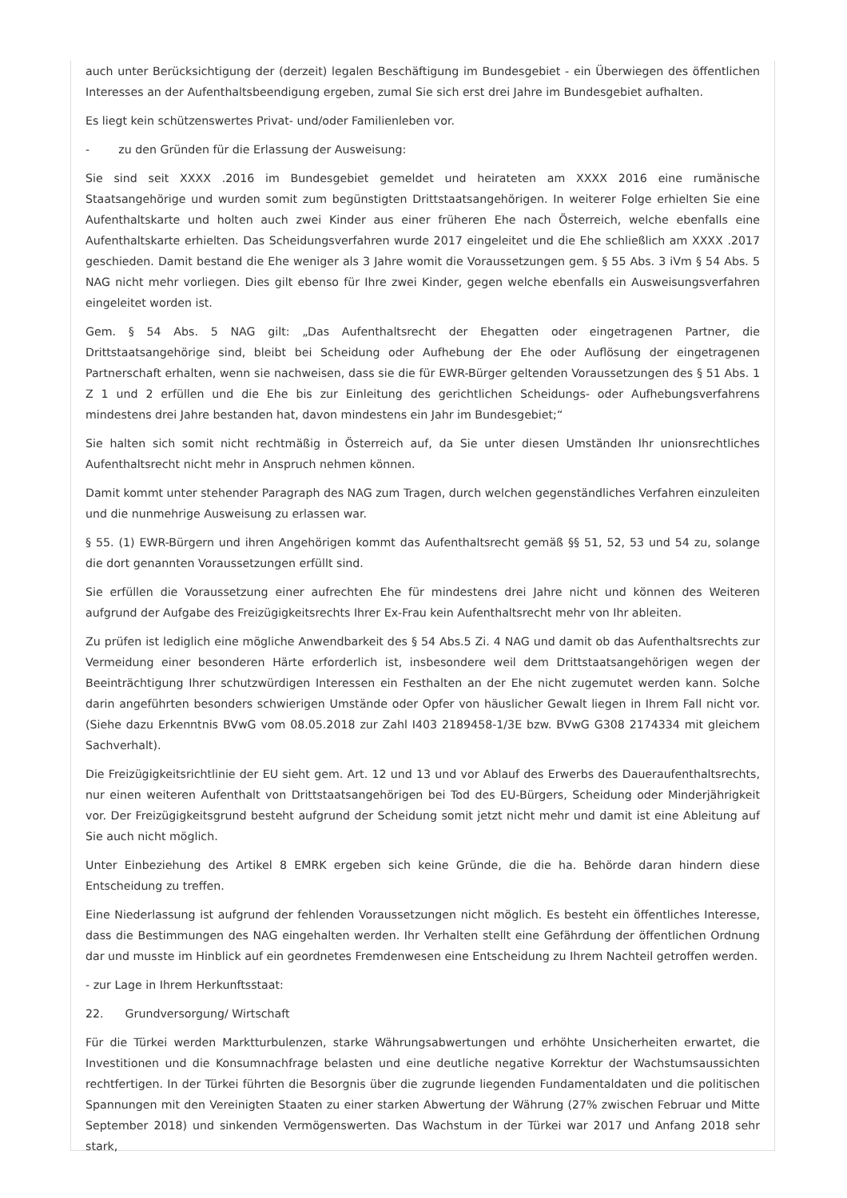auch unter Berücksichtigung der (derzeit) legalen Beschäftigung im Bundesgebiet - ein Überwiegen des öffentlichen Interesses an der Aufenthaltsbeendigung ergeben, zumal Sie sich erst drei Jahre im Bundesgebiet aufhalten.
Es liegt kein schützenswertes Privat- und/oder Familienleben vor.
- zu den Gründen für die Erlassung der Ausweisung:
Sie sind seit XXXX .2016 im Bundesgebiet gemeldet und heirateten am XXXX 2016 eine rumänische Staatsangehörige und wurden somit zum begünstigten Drittstaatsangehörigen. In weiterer Folge erhielten Sie eine Aufenthaltskarte und holten auch zwei Kinder aus einer früheren Ehe nach Österreich, welche ebenfalls eine Aufenthaltskarte erhielten. Das Scheidungsverfahren wurde 2017 eingeleitet und die Ehe schließlich am XXXX .2017 geschieden. Damit bestand die Ehe weniger als 3 Jahre womit die Voraussetzungen gem. § 55 Abs. 3 iVm § 54 Abs. 5 NAG nicht mehr vorliegen. Dies gilt ebenso für Ihre zwei Kinder, gegen welche ebenfalls ein Ausweisungsverfahren eingeleitet worden ist.
Gem. § 54 Abs. 5 NAG gilt: „Das Aufenthaltsrecht der Ehegatten oder eingetragenen Partner, die Drittstaatsangehörige sind, bleibt bei Scheidung oder Aufhebung der Ehe oder Auflösung der eingetragenen Partnerschaft erhalten, wenn sie nachweisen, dass sie die für EWR-Bürger geltenden Voraussetzungen des § 51 Abs. 1 Z 1 und 2 erfüllen und die Ehe bis zur Einleitung des gerichtlichen Scheidungs- oder Aufhebungsverfahrens mindestens drei Jahre bestanden hat, davon mindestens ein Jahr im Bundesgebiet;“
Sie halten sich somit nicht rechtmäßig in Österreich auf, da Sie unter diesen Umständen Ihr unionsrechtliches Aufenthaltsrecht nicht mehr in Anspruch nehmen können.
Damit kommt unter stehender Paragraph des NAG zum Tragen, durch welchen gegenständliches Verfahren einzuleiten und die nunmehrige Ausweisung zu erlassen war.
§ 55. (1) EWR-Bürgern und ihren Angehörigen kommt das Aufenthaltsrecht gemäß §§ 51, 52, 53 und 54 zu, solange die dort genannten Voraussetzungen erfüllt sind.
Sie erfüllen die Voraussetzung einer aufrechten Ehe für mindestens drei Jahre nicht und können des Weiteren aufgrund der Aufgabe des Freizügigkeitsrechts Ihrer Ex-Frau kein Aufenthaltsrecht mehr von Ihr ableiten.
Zu prüfen ist lediglich eine mögliche Anwendbarkeit des § 54 Abs.5 Zi. 4 NAG und damit ob das Aufenthaltsrechts zur Vermeidung einer besonderen Härte erforderlich ist, insbesondere weil dem Drittstaatsangehörigen wegen der Beeinträchtigung Ihrer schutzwürdigen Interessen ein Festhalten an der Ehe nicht zugemutet werden kann. Solche darin angeführten besonders schwierigen Umstände oder Opfer von häuslicher Gewalt liegen in Ihrem Fall nicht vor. (Siehe dazu Erkenntnis BVwG vom 08.05.2018 zur Zahl I403 2189458-1/3E bzw. BVwG G308 2174334 mit gleichem Sachverhalt).
Die Freizügigkeitsrichtlinie der EU sieht gem. Art. 12 und 13 und vor Ablauf des Erwerbs des Daueraufenthaltsrechts, nur einen weiteren Aufenthalt von Drittstaatsangehörigen bei Tod des EU-Bürgers, Scheidung oder Minderjährigkeit vor. Der Freizügigkeitsgrund besteht aufgrund der Scheidung somit jetzt nicht mehr und damit ist eine Ableitung auf Sie auch nicht möglich.
Unter Einbeziehung des Artikel 8 EMRK ergeben sich keine Gründe, die die ha. Behörde daran hindern diese Entscheidung zu treffen.
Eine Niederlassung ist aufgrund der fehlenden Voraussetzungen nicht möglich. Es besteht ein öffentliches Interesse, dass die Bestimmungen des NAG eingehalten werden. Ihr Verhalten stellt eine Gefährdung der öffentlichen Ordnung dar und musste im Hinblick auf ein geordnetes Fremdenwesen eine Entscheidung zu Ihrem Nachteil getroffen werden.
- zur Lage in Ihrem Herkunftsstaat:
22. Grundversorgung/ Wirtschaft
Für die Türkei werden Marktturbulenzen, starke Währungsabwertungen und erhöhte Unsicherheiten erwartet, die Investitionen und die Konsumnachfrage belasten und eine deutliche negative Korrektur der Wachstumsaussichten rechtfertigen. In der Türkei führten die Besorgnis über die zugrunde liegenden Fundamentaldaten und die politischen Spannungen mit den Vereinigten Staaten zu einer starken Abwertung der Währung (27% zwischen Februar und Mitte September 2018) und sinkenden Vermögenswerten. Das Wachstum in der Türkei war 2017 und Anfang 2018 sehr stark,